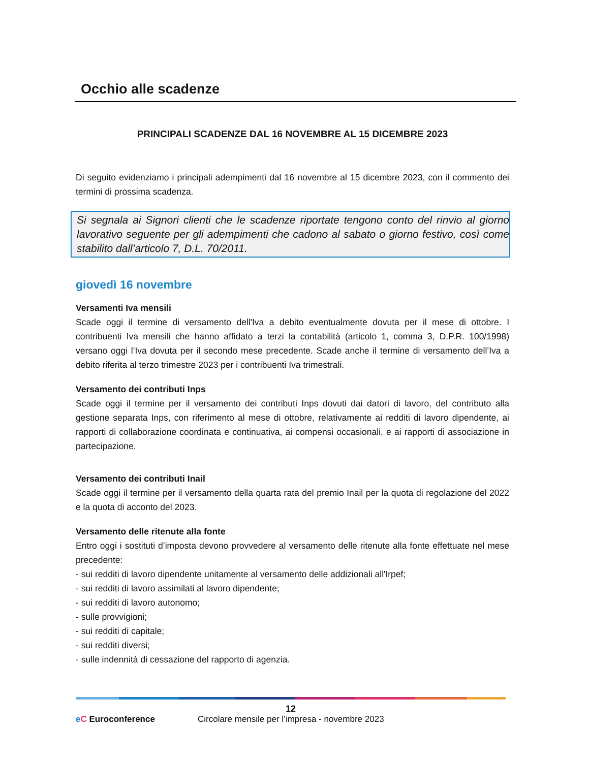Occhio alle scadenze
PRINCIPALI SCADENZE DAL 16 NOVEMBRE AL 15 DICEMBRE 2023
Di seguito evidenziamo i principali adempimenti dal 16 novembre al 15 dicembre 2023, con il commento dei termini di prossima scadenza.
Si segnala ai Signori clienti che le scadenze riportate tengono conto del rinvio al giorno lavorativo seguente per gli adempimenti che cadono al sabato o giorno festivo, così come stabilito dall’articolo 7, D.L. 70/2011.
giovedì 16 novembre
Versamenti Iva mensili
Scade oggi il termine di versamento dell'Iva a debito eventualmente dovuta per il mese di ottobre. I contribuenti Iva mensili che hanno affidato a terzi la contabilità (articolo 1, comma 3, D.P.R. 100/1998) versano oggi l’Iva dovuta per il secondo mese precedente. Scade anche il termine di versamento dell’Iva a debito riferita al terzo trimestre 2023 per i contribuenti Iva trimestrali.
Versamento dei contributi Inps
Scade oggi il termine per il versamento dei contributi Inps dovuti dai datori di lavoro, del contributo alla gestione separata Inps, con riferimento al mese di ottobre, relativamente ai redditi di lavoro dipendente, ai rapporti di collaborazione coordinata e continuativa, ai compensi occasionali, e ai rapporti di associazione in partecipazione.
Versamento dei contributi Inail
Scade oggi il termine per il versamento della quarta rata del premio Inail per la quota di regolazione del 2022 e la quota di acconto del 2023.
Versamento delle ritenute alla fonte
Entro oggi i sostituti d’imposta devono provvedere al versamento delle ritenute alla fonte effettuate nel mese precedente:
- sui redditi di lavoro dipendente unitamente al versamento delle addizionali all'Irpef;
- sui redditi di lavoro assimilati al lavoro dipendente;
- sui redditi di lavoro autonomo;
- sulle provvigioni;
- sui redditi di capitale;
- sui redditi diversi;
- sulle indennità di cessazione del rapporto di agenzia.
12
eC Euroconference
Circolare mensile per l’impresa - novembre 2023